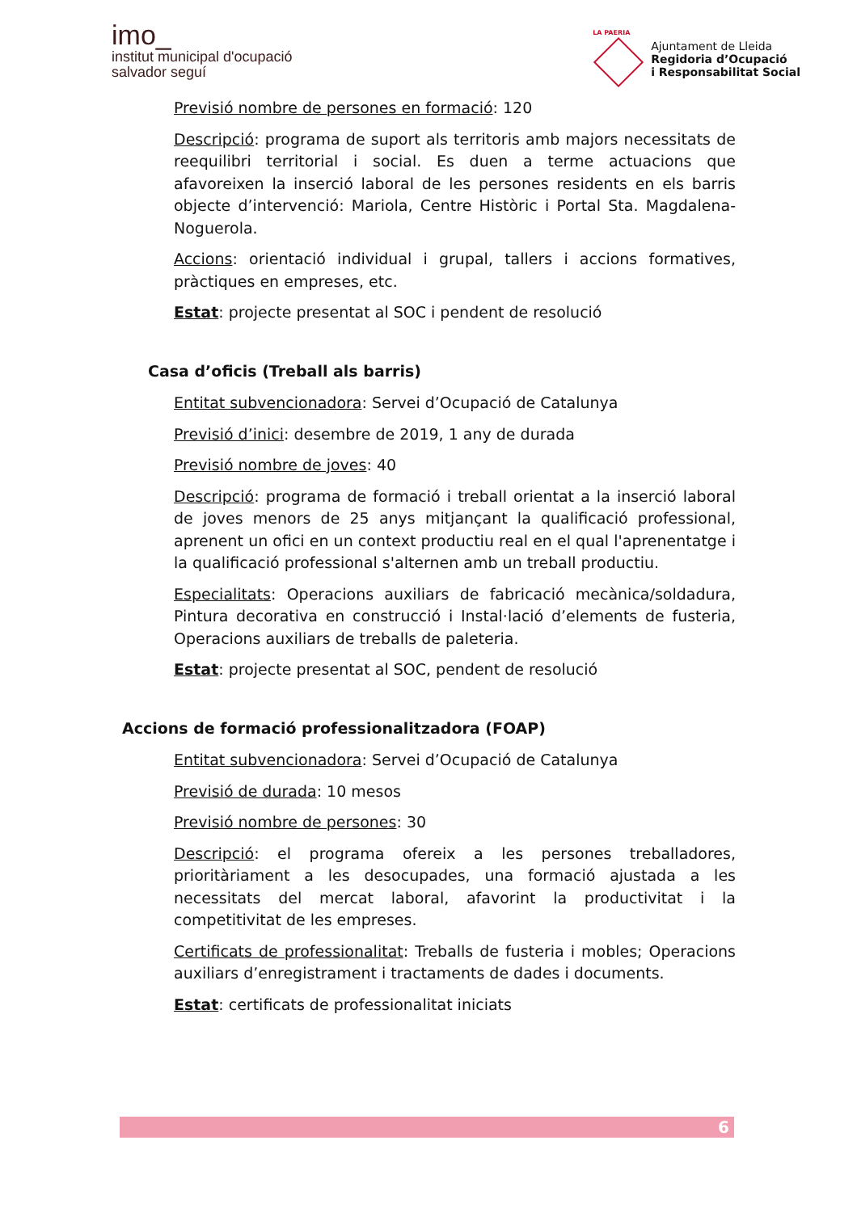imo_
institut municipal d'ocupació
salvador seguí
LA PAERIA
Ajuntament de Lleida
Regidoria d’Ocupació
i Responsabilitat Social
Previsió nombre de persones en formació: 120
Descripció: programa de suport als territoris amb majors necessitats de reequilibri territorial i social. Es duen a terme actuacions que afavoreixen la inserció laboral de les persones residents en els barris objecte d’intervenció: Mariola, Centre Històric i Portal Sta. Magdalena-Noguerola.
Accions: orientació individual i grupal, tallers i accions formatives, pràctiques en empreses, etc.
Estat: projecte presentat al SOC i pendent de resolució
Casa d’oficis (Treball als barris)
Entitat subvencionadora: Servei d’Ocupació de Catalunya
Previsió d’inici: desembre de 2019, 1 any de durada
Previsió nombre de joves: 40
Descripció: programa de formació i treball orientat a la inserció laboral de joves menors de 25 anys mitjançant la qualificació professional, aprenent un ofici en un context productiu real en el qual l'aprenentatge i la qualificació professional s'alternen amb un treball productiu.
Especialitats: Operacions auxiliars de fabricació mecànica/soldadura, Pintura decorativa en construcció i Instal·lació d’elements de fusteria, Operacions auxiliars de treballs de paleteria.
Estat: projecte presentat al SOC, pendent de resolució
Accions de formació professionalitzadora (FOAP)
Entitat subvencionadora: Servei d’Ocupació de Catalunya
Previsió de durada: 10 mesos
Previsió nombre de persones: 30
Descripció: el programa ofereix a les persones treballadores, prioritàriament a les desocupades, una formació ajustada a les necessitats del mercat laboral, afavorint la productivitat i la competitivitat de les empreses.
Certificats de professionalitat: Treballs de fusteria i mobles; Operacions auxiliars d’enregistrament i tractaments de dades i documents.
Estat: certificats de professionalitat iniciats
6